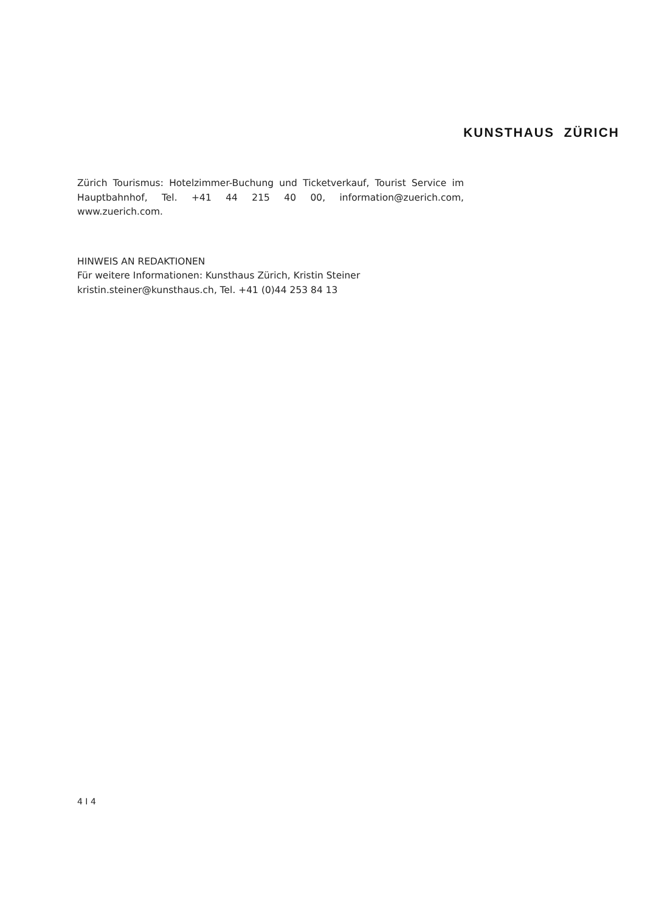KUNSTHAUS ZÜRICH
Zürich Tourismus: Hotelzimmer-Buchung und Ticketverkauf, Tourist Service im Hauptbahnhof, Tel. +41 44 215 40 00, information@zuerich.com, www.zuerich.com.
HINWEIS AN REDAKTIONEN
Für weitere Informationen: Kunsthaus Zürich, Kristin Steiner
kristin.steiner@kunsthaus.ch, Tel. +41 (0)44 253 84 13
4 I 4